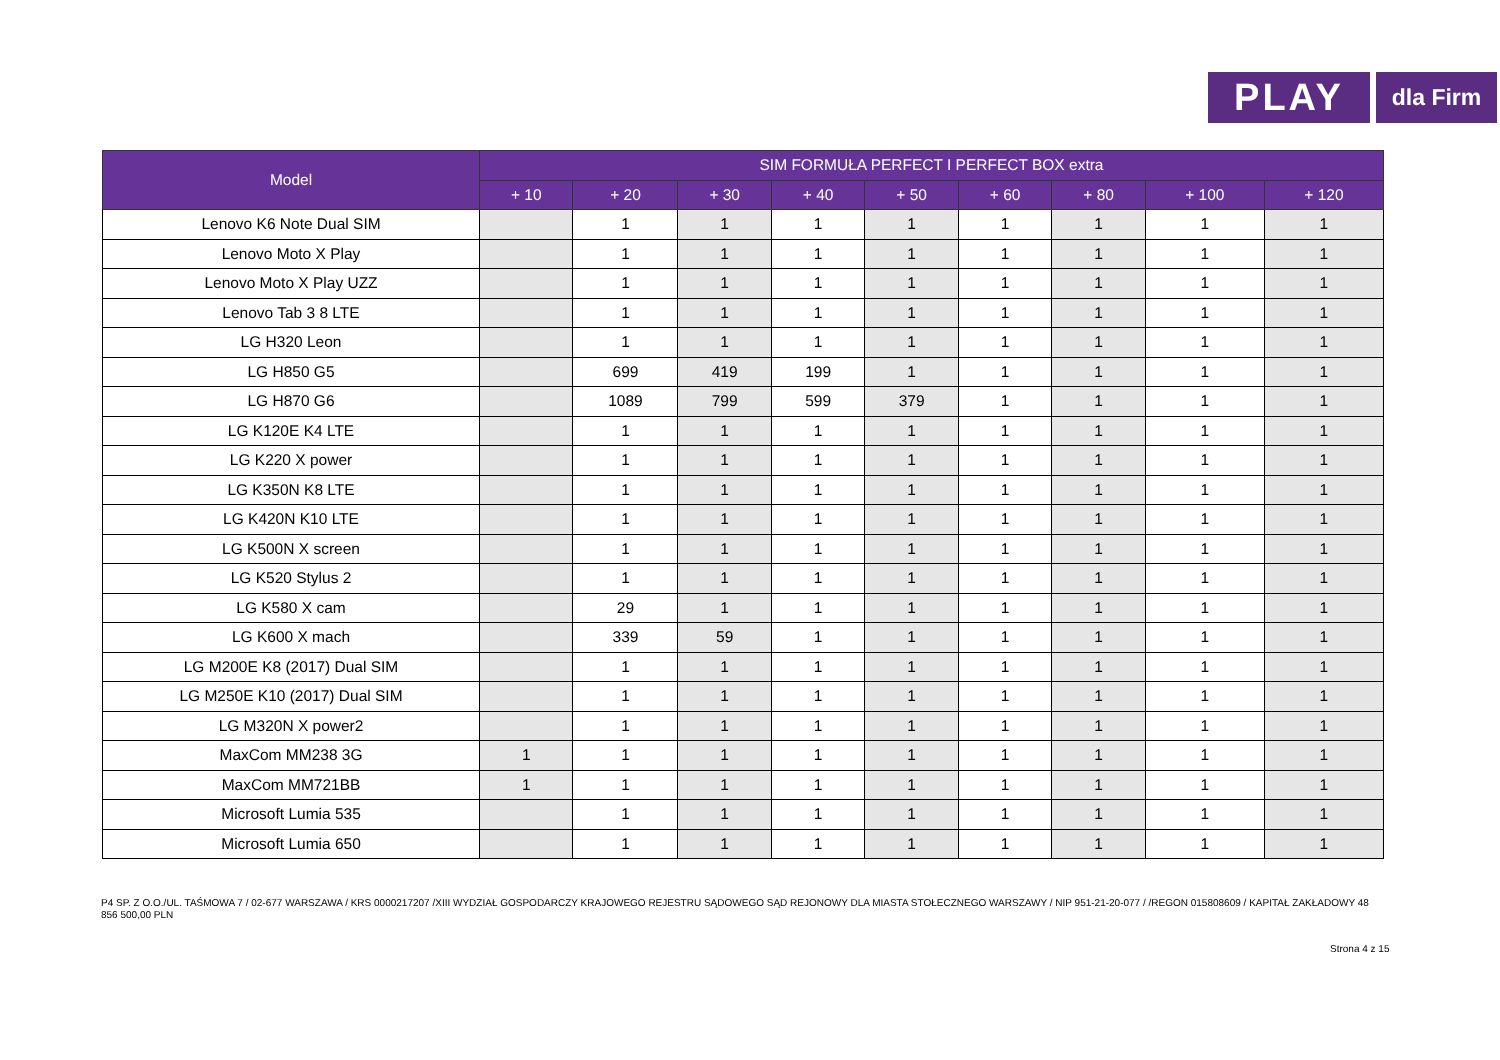PLAY
dla Firm
| Model | SIM FORMUŁA PERFECT I PERFECT BOX extra | | | | | | | | |
| --- | --- | --- | --- | --- | --- | --- | --- | --- | --- |
| | + 10 | + 20 | + 30 | + 40 | + 50 | + 60 | + 80 | + 100 | + 120 |
| Lenovo K6 Note Dual SIM | | 1 | 1 | 1 | 1 | 1 | 1 | 1 | 1 |
| Lenovo Moto X Play | | 1 | 1 | 1 | 1 | 1 | 1 | 1 | 1 |
| Lenovo Moto X Play UZZ | | 1 | 1 | 1 | 1 | 1 | 1 | 1 | 1 |
| Lenovo Tab 3 8 LTE | | 1 | 1 | 1 | 1 | 1 | 1 | 1 | 1 |
| LG H320 Leon | | 1 | 1 | 1 | 1 | 1 | 1 | 1 | 1 |
| LG H850 G5 | | 699 | 419 | 199 | 1 | 1 | 1 | 1 | 1 |
| LG H870 G6 | | 1089 | 799 | 599 | 379 | 1 | 1 | 1 | 1 |
| LG K120E K4 LTE | | 1 | 1 | 1 | 1 | 1 | 1 | 1 | 1 |
| LG K220 X power | | 1 | 1 | 1 | 1 | 1 | 1 | 1 | 1 |
| LG K350N K8 LTE | | 1 | 1 | 1 | 1 | 1 | 1 | 1 | 1 |
| LG K420N K10 LTE | | 1 | 1 | 1 | 1 | 1 | 1 | 1 | 1 |
| LG K500N X screen | | 1 | 1 | 1 | 1 | 1 | 1 | 1 | 1 |
| LG K520 Stylus 2 | | 1 | 1 | 1 | 1 | 1 | 1 | 1 | 1 |
| LG K580 X cam | | 29 | 1 | 1 | 1 | 1 | 1 | 1 | 1 |
| LG K600 X mach | | 339 | 59 | 1 | 1 | 1 | 1 | 1 | 1 |
| LG M200E K8 (2017) Dual SIM | | 1 | 1 | 1 | 1 | 1 | 1 | 1 | 1 |
| LG M250E K10 (2017) Dual SIM | | 1 | 1 | 1 | 1 | 1 | 1 | 1 | 1 |
| LG M320N X power2 | | 1 | 1 | 1 | 1 | 1 | 1 | 1 | 1 |
| MaxCom MM238 3G | 1 | 1 | 1 | 1 | 1 | 1 | 1 | 1 | 1 |
| MaxCom MM721BB | 1 | 1 | 1 | 1 | 1 | 1 | 1 | 1 | 1 |
| Microsoft Lumia 535 | | 1 | 1 | 1 | 1 | 1 | 1 | 1 | 1 |
| Microsoft Lumia 650 | | 1 | 1 | 1 | 1 | 1 | 1 | 1 | 1 |
P4 SP. Z O.O./UL. TAŚMOWA 7 / 02-677 WARSZAWA / KRS 0000217207 /XIII WYDZIAŁ GOSPODARCZY KRAJOWEGO REJESTRU SĄDOWEGO SĄD REJONOWY DLA MIASTA STOŁECZNEGO WARSZAWY / NIP 951-21-20-077 / /REGON 015808609 / KAPITAŁ ZAKŁADOWY 48 856 500,00 PLN
Strona 4 z 15